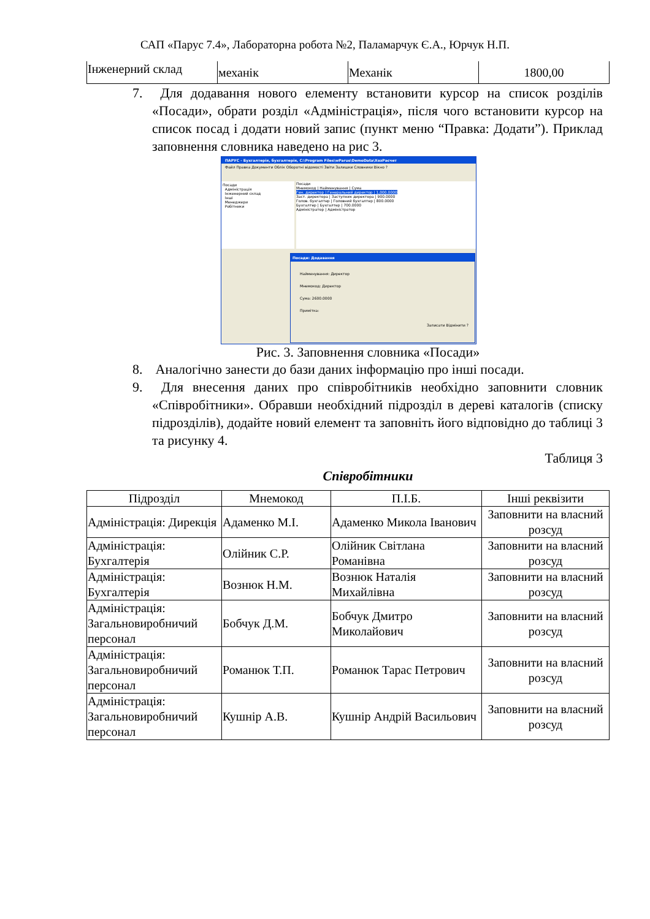САП «Парус 7.4», Лабораторна робота №2, Паламарчук Є.А., Юрчук Н.П.
| Інженерний склад | механік | Механік | 1800,00 |
7. Для додавання нового елементу встановити курсор на список розділів «Посади», обрати розділ «Адміністрація», після чого встановити курсор на список посад і додати новий запис (пункт меню “Правка: Додати”). Приклад заповнення словника наведено на рис 3.
ПАРУС - Бухгалтерія, бухгалтерія, C:\Program Files\wParus\DemoData\ХозРасчет
Файл Правка Документи Облік Оборотні відомості Звіти Залишки Словники Вікно ?
Посади
Адміністрація
Інженерний склад
Інші
Менеджери
Робітники
Посади
Мнемокод | Найменування | Сума
Ген. директор | Генеральний директор | 1,000.0000
Заст. директора | Заступник директора | 900.0000
Голов. бухгалтер | Головний бухгалтер | 800.0000
Бухгалтер | Бухгалтер | 700.0000
Адміністратор | Адміністратор
Посади: Додавання
Найменування: Директор
Мнемокод: Директор
Сума: 2600.0000
Примітка:
Записати Відмінити ?
Рис. 3. Заповнення словника «Посади»
8. Аналогічно занести до бази даних інформацію про інші посади.
9. Для внесення даних про співробітників необхідно заповнити словник «Співробітники». Обравши необхідний підрозділ в дереві каталогів (списку підрозділів), додайте новий елемент та заповніть його відповідно до таблиці 3 та рисунку 4.
Таблиця 3
Співробітники
| Підрозділ | Мнемокод | П.І.Б. | Інші реквізити |
| --- | --- | --- | --- |
| Адміністрація: Дирекція | Адаменко М.І. | Адаменко Микола Іванович | Заповнити на власний розсуд |
| Адміністрація: Бухгалтерія | Олійник С.Р. | Олійник Світлана Романівна | Заповнити на власний розсуд |
| Адміністрація: Бухгалтерія | Вознюк Н.М. | Вознюк Наталія Михайлівна | Заповнити на власний розсуд |
| Адміністрація: Загальновиробничий персонал | Бобчук Д.М. | Бобчук Дмитро Миколайович | Заповнити на власний розсуд |
| Адміністрація: Загальновиробничий персонал | Романюк Т.П. | Романюк Тарас Петрович | Заповнити на власний розсуд |
| Адміністрація: Загальновиробничий персонал | Кушнір А.В. | Кушнір Андрій Васильович | Заповнити на власний розсуд |